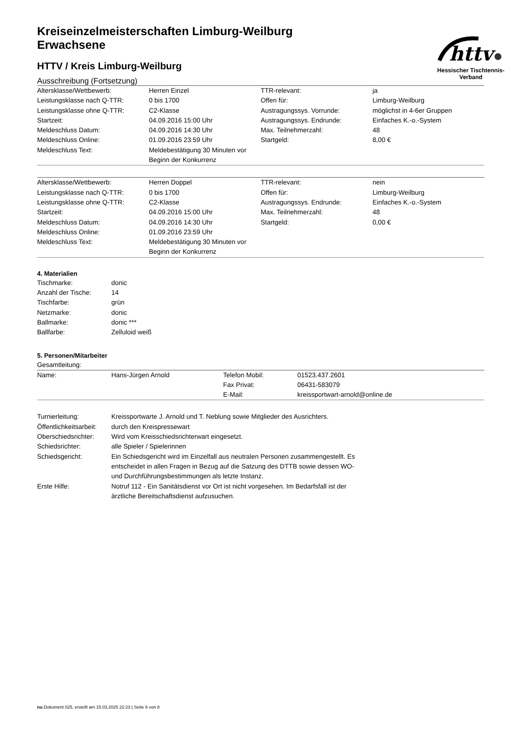httv
Hessischer Tischtennis-Verband
Kreiseinzelmeisterschaften Limburg-Weilburg
Erwachsene
HTTV / Kreis Limburg-Weilburg
Ausschreibung (Fortsetzung)
| Altersklasse/Wettbewerb: | Herren Einzel | TTR-relevant: | ja |
| Leistungsklasse nach Q-TTR: | 0 bis 1700 | Offen für: | Limburg-Weilburg |
| Leistungsklasse ohne Q-TTR: | C2-Klasse | Austragungssys. Vorrunde: | möglichst in 4-6er Gruppen |
| Startzeit: | 04.09.2016 15:00 Uhr | Austragungssys. Endrunde: | Einfaches K.-o.-System |
| Meldeschluss Datum: | 04.09.2016 14:30 Uhr | Max. Teilnehmerzahl: | 48 |
| Meldeschluss Online: | 01.09.2016 23:59 Uhr | Startgeld: | 8,00 € |
| Meldeschluss Text: | Meldebestätigung 30 Minuten vor Beginn der Konkurrenz | | |
| Altersklasse/Wettbewerb: | Herren Doppel | TTR-relevant: | nein |
| Leistungsklasse nach Q-TTR: | 0 bis 1700 | Offen für: | Limburg-Weilburg |
| Leistungsklasse ohne Q-TTR: | C2-Klasse | Austragungssys. Endrunde: | Einfaches K.-o.-System |
| Startzeit: | 04.09.2016 15:00 Uhr | Max. Teilnehmerzahl: | 48 |
| Meldeschluss Datum: | 04.09.2016 14:30 Uhr | Startgeld: | 0,00 € |
| Meldeschluss Online: | 01.09.2016 23:59 Uhr | | |
| Meldeschluss Text: | Meldebestätigung 30 Minuten vor Beginn der Konkurrenz | | |
4. Materialien
| Tischmarke: | donic |
| Anzahl der Tische: | 14 |
| Tischfarbe: | grün |
| Netzmarke: | donic |
| Ballmarke: | donic *** |
| Ballfarbe: | Zelluloid weiß |
5. Personen/Mitarbeiter
Gesamtleitung:
| Name: | Hans-Jürgen Arnold | Telefon Mobil: | 01523.437.2601 |
| | | Fax Privat: | 06431-583079 |
| | | E-Mail: | kreissportwart-arnold@online.de |
| Turnierleitung: | Kreissportwarte J. Arnold und T. Neblung sowie Mitglieder des Ausrichters. |
| Öffentlichkeitsarbeit: | durch den Kreispressewart |
| Oberschiedsrichter: | Wird vom Kreisschiedsrichterwart eingesetzt. |
| Schiedsrichter: | alle Spieler / Spielerinnen |
| Schiedsgericht: | Ein Schiedsgericht wird im Einzelfall aus neutralen Personen zusammengestellt. Es entscheidet in allen Fragen in Bezug auf die Satzung des DTTB sowie dessen WO- und Durchführungsbestimmungen als letzte Instanz. |
| Erste Hilfe: | Notruf 112 - Ein Sanitätsdienst vor Ort ist nicht vorgesehen. Im Bedarfsfall ist der ärztliche Bereitschaftsdienst aufzusuchen. |
nu.Dokument 025, erstellt am 15.03.2025 22:23 | Seite 6 von 8